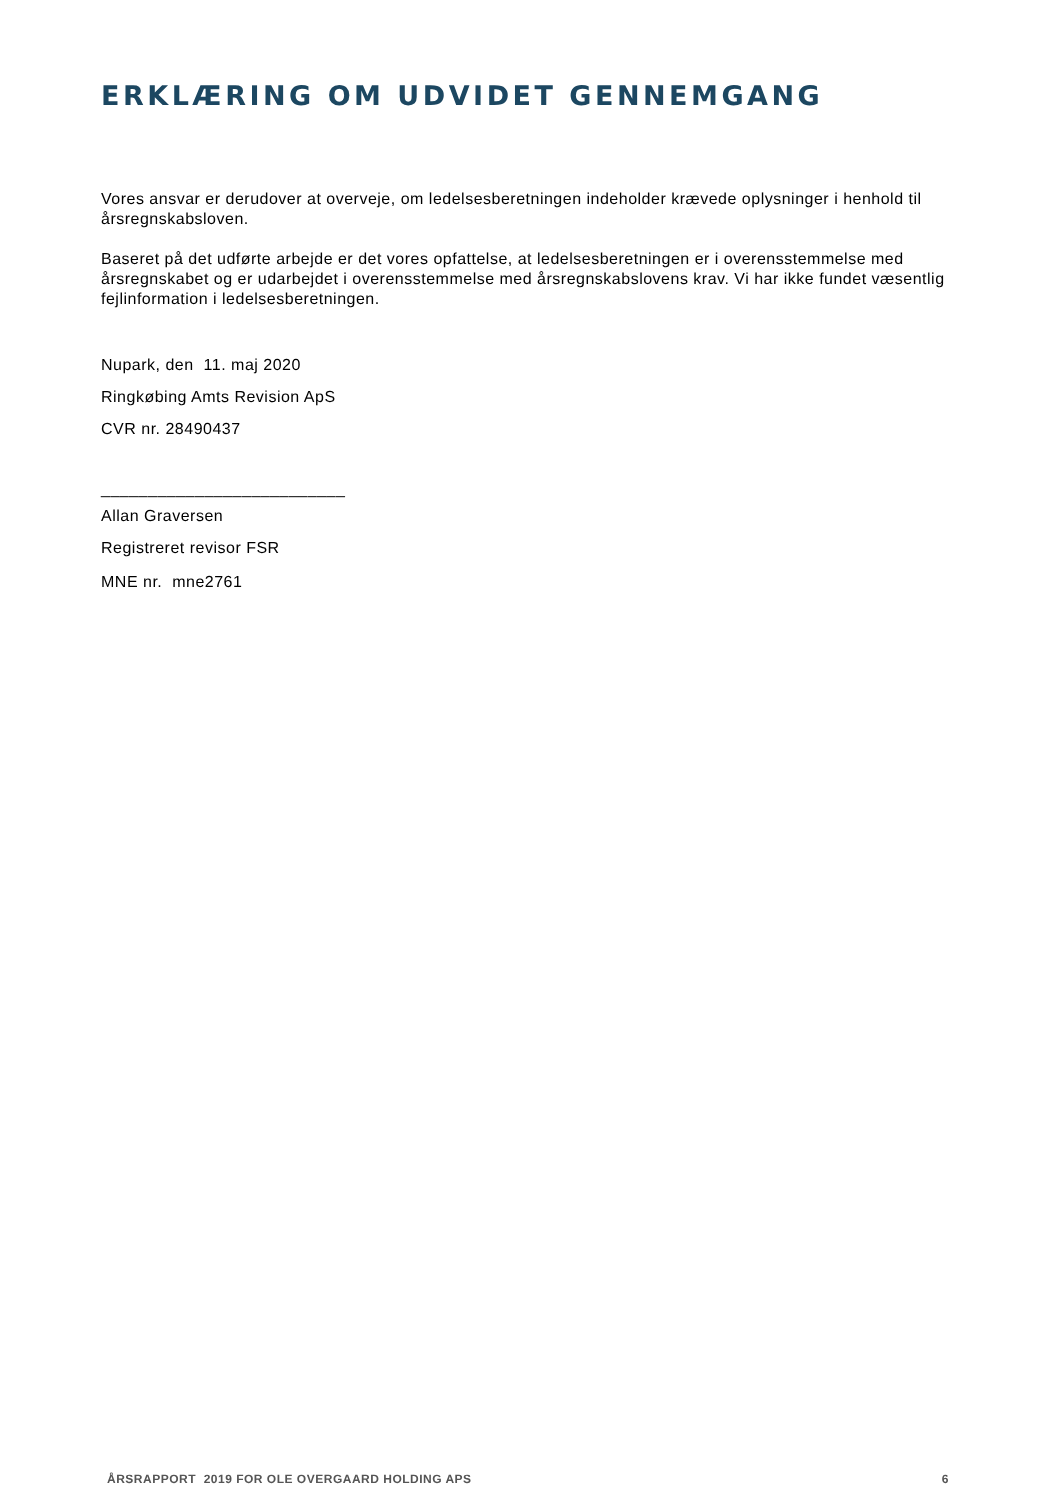ERKLÆRING OM UDVIDET GENNEMGANG
Vores ansvar er derudover at overveje, om ledelsesberetningen indeholder krævede oplysninger i henhold til årsregnskabsloven.
Baseret på det udførte arbejde er det vores opfattelse, at ledelsesberetningen er i overensstemmelse med årsregnskabet og er udarbejdet i overensstemmelse med årsregnskabslovens krav. Vi har ikke fundet væsentlig fejlinformation i ledelsesberetningen.
Nupark, den 11. maj 2020
Ringkøbing Amts Revision ApS
CVR nr. 28490437
__________________________
Allan Graversen
Registreret revisor FSR
MNE nr. mne2761
ÅRSRAPPORT 2019 FOR OLE OVERGAARD HOLDING APS 6